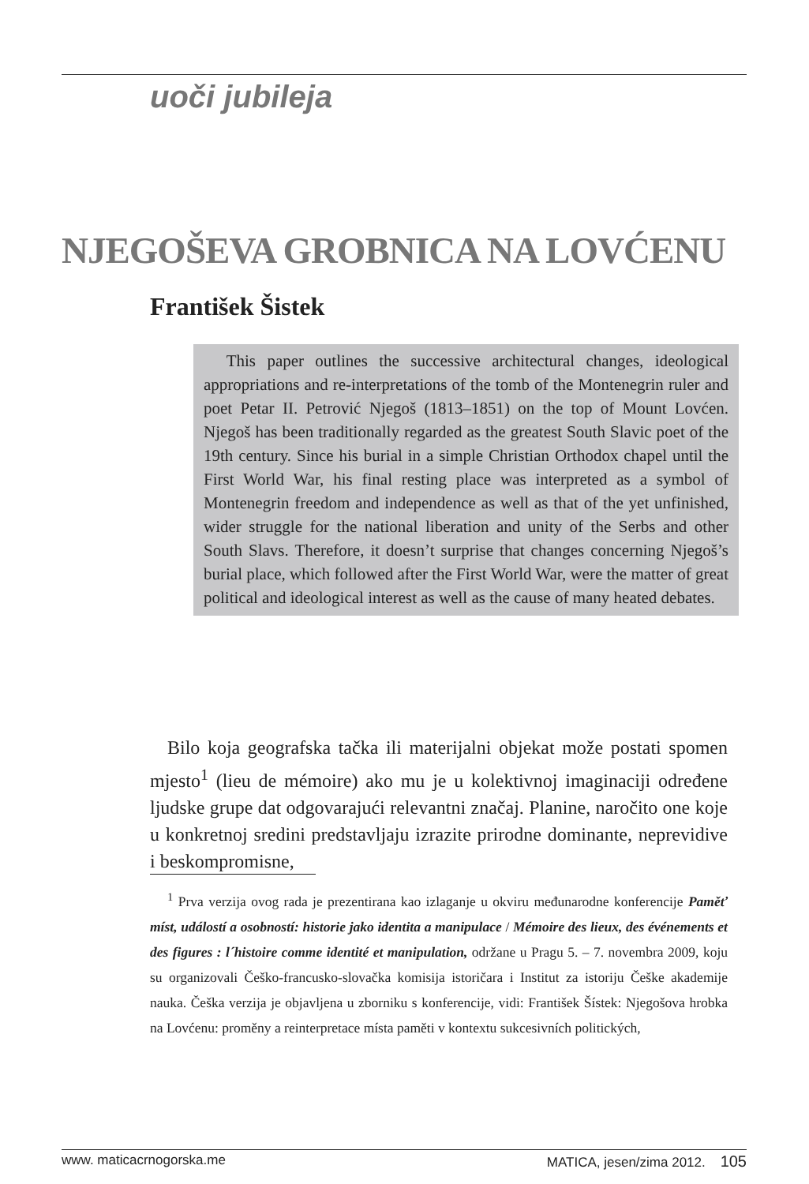uoči jubileja
NJEGOŠEVA GROBNICA NA LOVĆENU
František Šistek
This paper outlines the successive architectural changes, ideological appropriations and re-interpretations of the tomb of the Montenegrin ruler and poet Petar II. Petrović Njegoš (1813–1851) on the top of Mount Lovćen. Njegoš has been traditionally regarded as the greatest South Slavic poet of the 19th century. Since his burial in a simple Christian Orthodox chapel until the First World War, his final resting place was interpreted as a symbol of Montenegrin freedom and independence as well as that of the yet unfinished, wider struggle for the national liberation and unity of the Serbs and other South Slavs. Therefore, it doesn’t surprise that changes concerning Njegoš’s burial place, which followed after the First World War, were the matter of great political and ideological interest as well as the cause of many heated debates.
Bilo koja geografska tačka ili materijalni objekat može postati spomen mjesto<sup>1</sup> (lieu de mémoire) ako mu je u kolektivnoj imaginaciji određene ljudske grupe dat odgovarajući relevantni značaj. Planine, naročito one koje u konkretnoj sredini predstavljaju izrazite prirodne dominante, neprevidive i beskompromisne,
<sup>1</sup> Prva verzija ovog rada je prezentirana kao izlaganje u okviru međunarodne konferencije Paměť míst, událostí a osobností: historie jako identita a manipulace / Mémoire des lieux, des événements et des figures : l´histoire comme identité et manipulation, održane u Pragu 5. – 7. novembra 2009, koju su organizovali Češko-francusko-slovačka komisija istoričara i Institut za istoriju Češke akademije nauka. Češka verzija je objavljena u zborniku s konferencije, vidi: František Šístek: Njegošova hrobka na Lovćenu: proměny a reinterpretace místa paměti v kontextu sukcesivních politických,
www. maticacrnogorska.me MATICA, jesen/zima 2012. 105